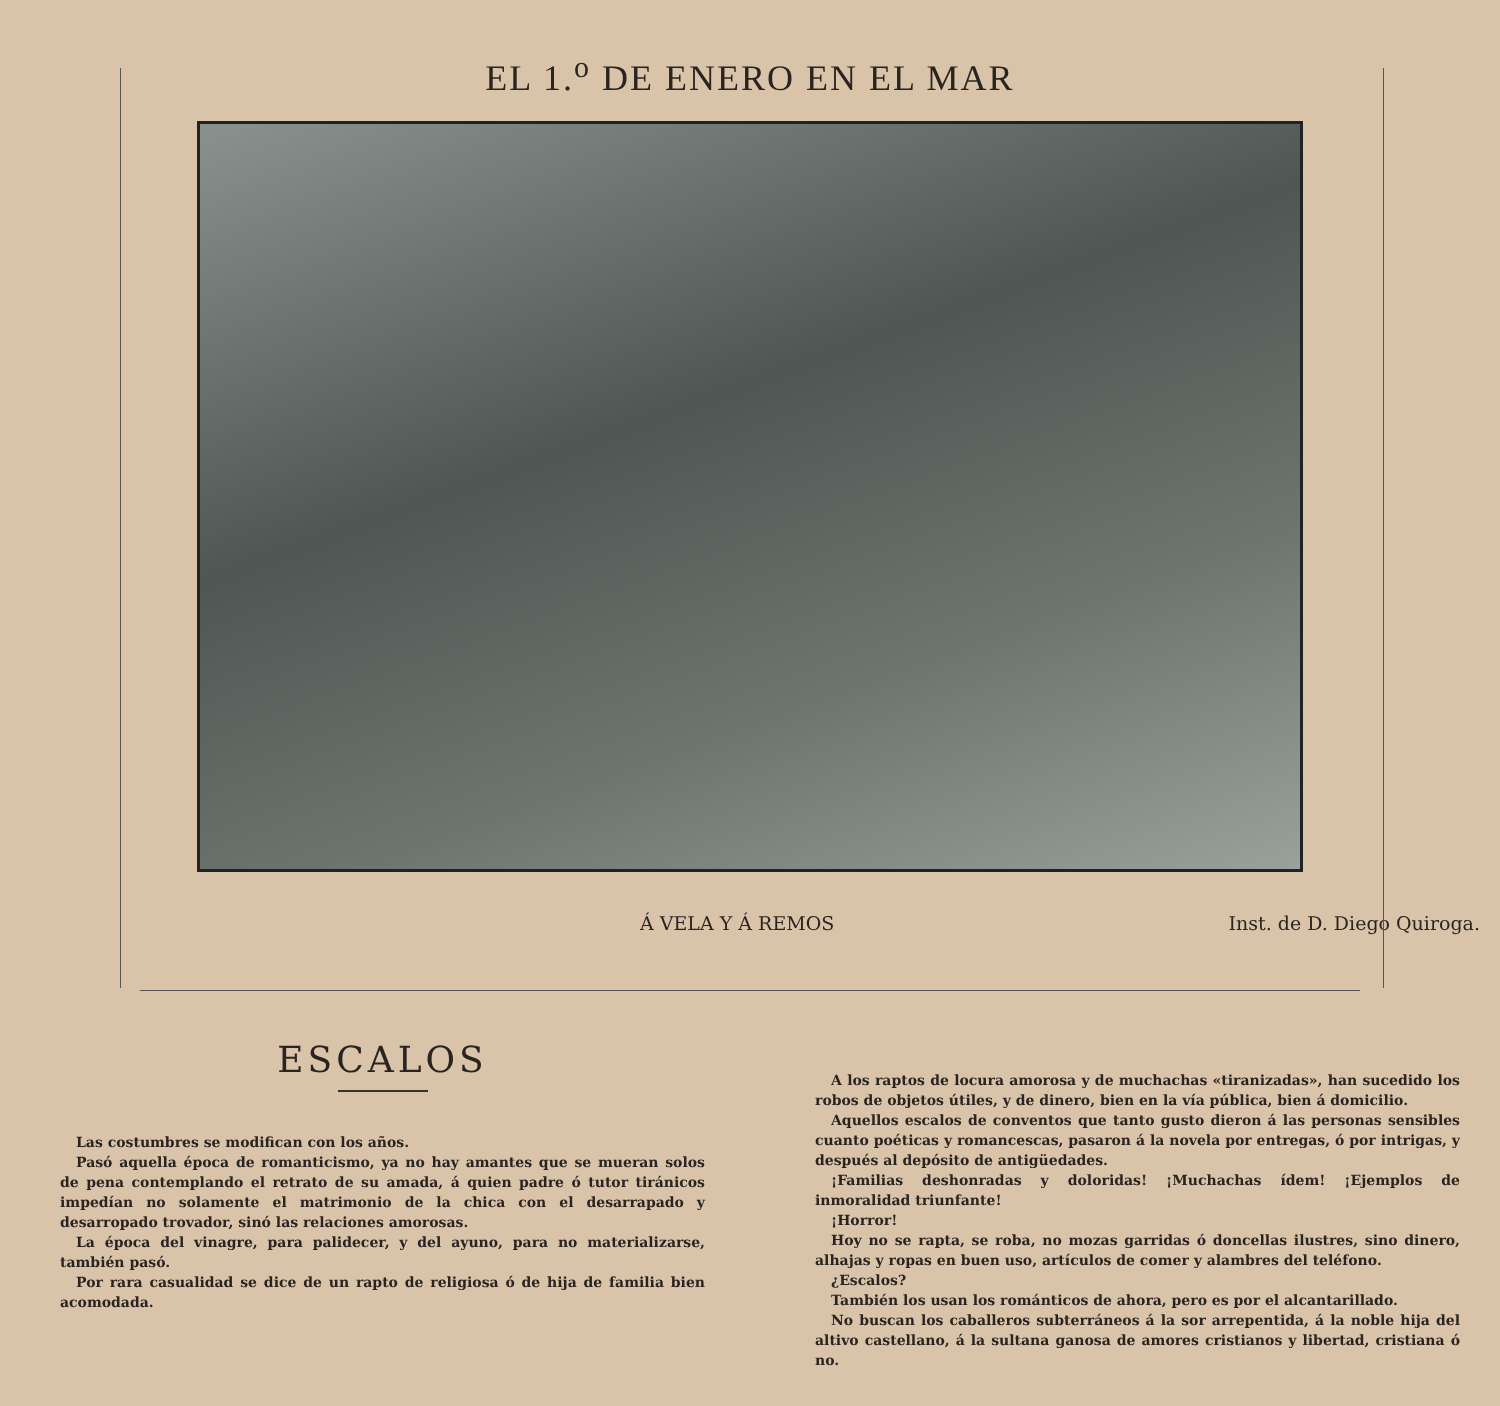EL 1.<sup>o</sup> DE ENERO EN EL MAR
Á VELA Y Á REMOS Inst. de D. Diego Quiroga.
ESCALOS
Las costumbres se modifican con los años.
Pasó aquella época de romanticismo, ya no hay amantes que se mueran solos de pena contemplando el retrato de su amada, á quien padre ó tutor tiránicos impedían no solamente el matrimonio de la chica con el desarrapado y desarropado trovador, sinó las relaciones amorosas.
La época del vinagre, para palidecer, y del ayuno, para no materializarse, también pasó.
Por rara casualidad se dice de un rapto de religiosa ó de hija de familia bien acomodada.
A los raptos de locura amorosa y de muchachas «tiranizadas», han sucedido los robos de objetos útiles, y de dinero, bien en la vía pública, bien á domicilio.
Aquellos escalos de conventos que tanto gusto dieron á las personas sensibles cuanto poéticas y romancescas, pasaron á la novela por entregas, ó por intrigas, y después al depósito de antigüedades.
¡Familias deshonradas y doloridas! ¡Muchachas ídem! ¡Ejemplos de inmoralidad triunfante!
¡Horror!
Hoy no se rapta, se roba, no mozas garridas ó doncellas ilustres, sino dinero, alhajas y ropas en buen uso, artículos de comer y alambres del teléfono.
¿Escalos?
También los usan los románticos de ahora, pero es por el alcantarillado.
No buscan los caballeros subterráneos á la sor arrepentida, á la noble hija del altivo castellano, á la sultana ganosa de amores cristianos y libertad, cristiana ó no.